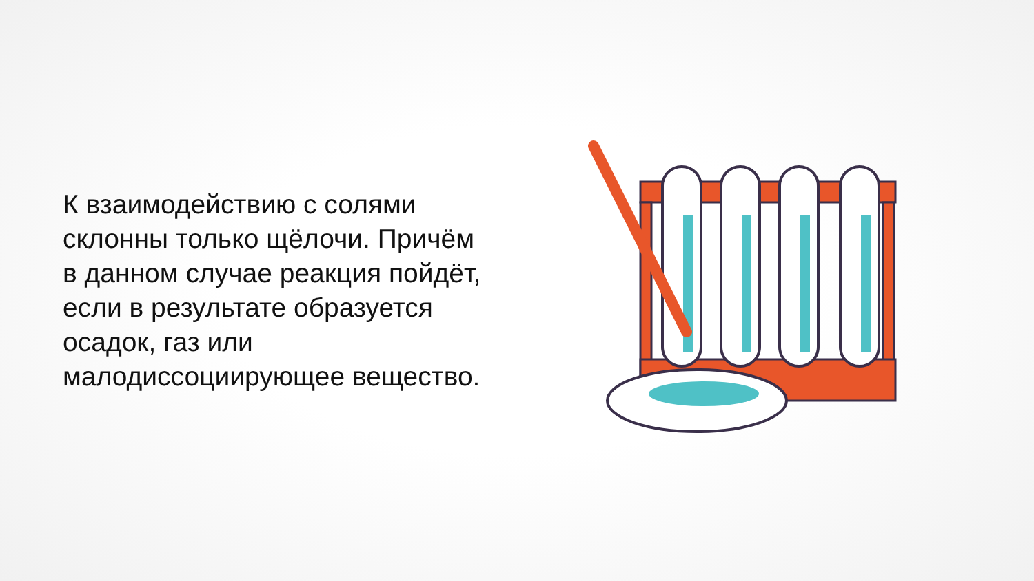К взаимодействию с солями склонны только щёлочи. Причём в данном случае реакция пойдёт, если в результате образуется осадок, газ или малодиссоциирующее вещество.